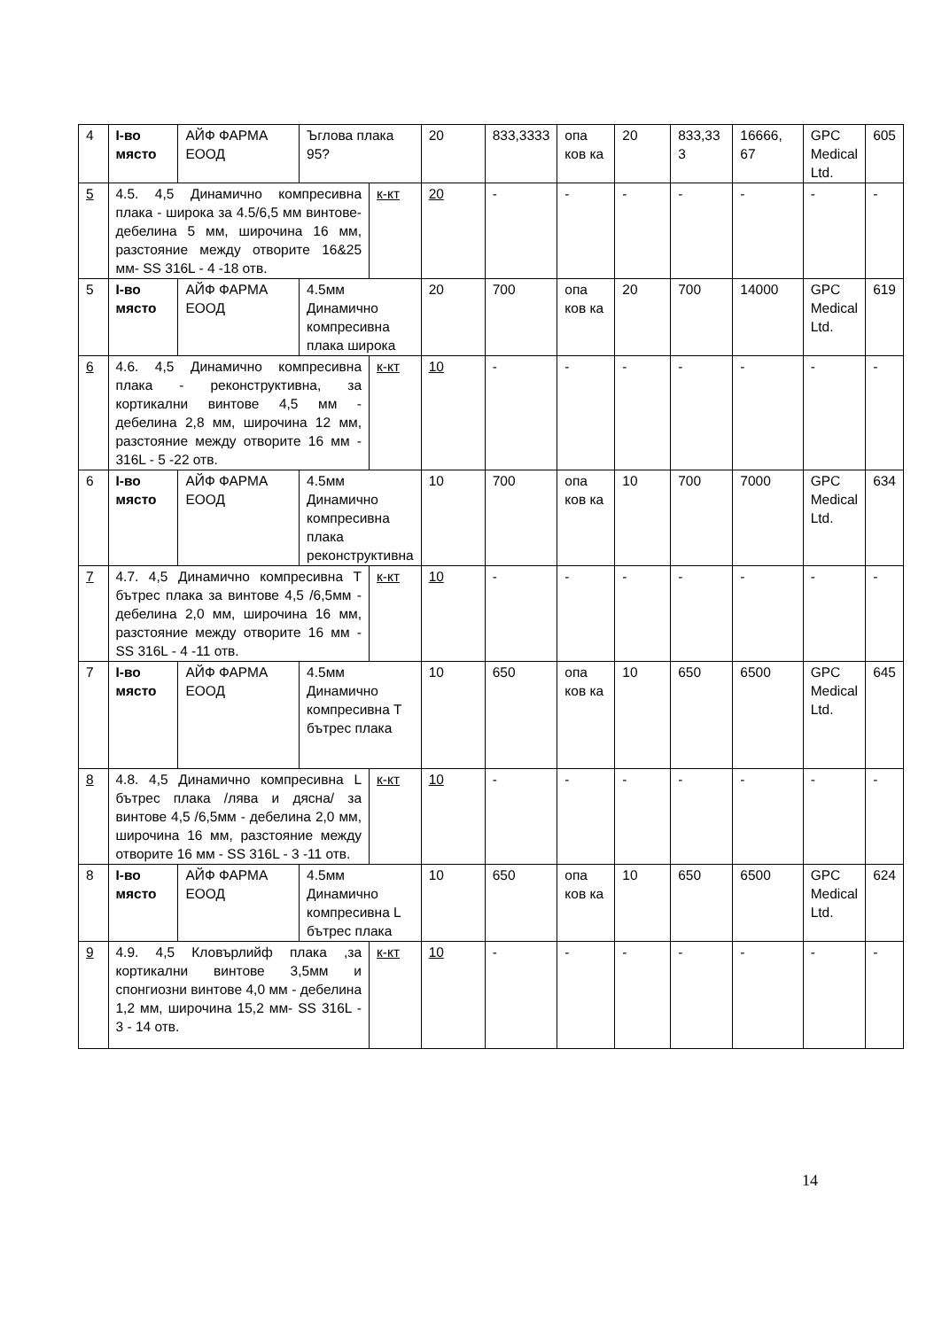| 4 | I-во място | АЙФ ФАРМА ЕООД | Ъглова плака 95? | | 20 | 833,3333 | опа ков ка | 20 | 833,33 3 | 16666, 67 | GPC Medical Ltd. | 605 |
| 5 | 4.5. 4,5 Динамично компресивна плака - широка за 4.5/6,5 мм винтове- дебелина 5 мм, широчина 16 мм, разстояние между отворите 16&25 мм- SS 316L - 4 -18 отв. | | | к-кт | 20 | - | - | - | - | - | - | - |
| 5 | I-во място | АЙФ ФАРМА ЕООД | 4.5мм Динамично компресивна плака широка | | 20 | 700 | опа ков ка | 20 | 700 | 14000 | GPC Medical Ltd. | 619 |
| 6 | 4.6. 4,5 Динамично компресивна плака - реконструктивна, за кортикални винтове 4,5 мм - дебелина 2,8 мм, широчина 12 мм, разстояние между отворите 16 мм - 316L - 5 -22 отв. | | | к-кт | 10 | - | - | - | - | - | - | - |
| 6 | I-во място | АЙФ ФАРМА ЕООД | 4.5мм Динамично компресивна плака реконструктивна | | 10 | 700 | опа ков ка | 10 | 700 | 7000 | GPC Medical Ltd. | 634 |
| 7 | 4.7. 4,5 Динамично компресивна Т бътрес плака за винтове 4,5 /6,5мм - дебелина 2,0 мм, широчина 16 мм, разстояние между отворите 16 мм - SS 316L - 4 -11 отв. | | | к-кт | 10 | - | - | - | - | - | - | - |
| 7 | I-во място | АЙФ ФАРМА ЕООД | 4.5мм Динамично компресивна Т бътрес плака | | 10 | 650 | опа ков ка | 10 | 650 | 6500 | GPC Medical Ltd. | 645 |
| 8 | 4.8. 4,5 Динамично компресивна L бътрес плака /лява и дясна/ за винтове 4,5 /6,5мм - дебелина 2,0 мм, широчина 16 мм, разстояние между отворите 16 мм - SS 316L - 3 -11 отв. | | | к-кт | 10 | - | - | - | - | - | - | - |
| 8 | I-во място | АЙФ ФАРМА ЕООД | 4.5мм Динамично компресивна L бътрес плака | | 10 | 650 | опа ков ка | 10 | 650 | 6500 | GPC Medical Ltd. | 624 |
| 9 | 4.9. 4,5 Кловърлийф плака ,за кортикални винтове 3,5мм и спонгиозни винтове 4,0 мм - дебелина 1,2 мм, широчина 15,2 мм- SS 316L - 3 - 14 отв. | | | к-кт | 10 | - | - | - | - | - | - | - |
14